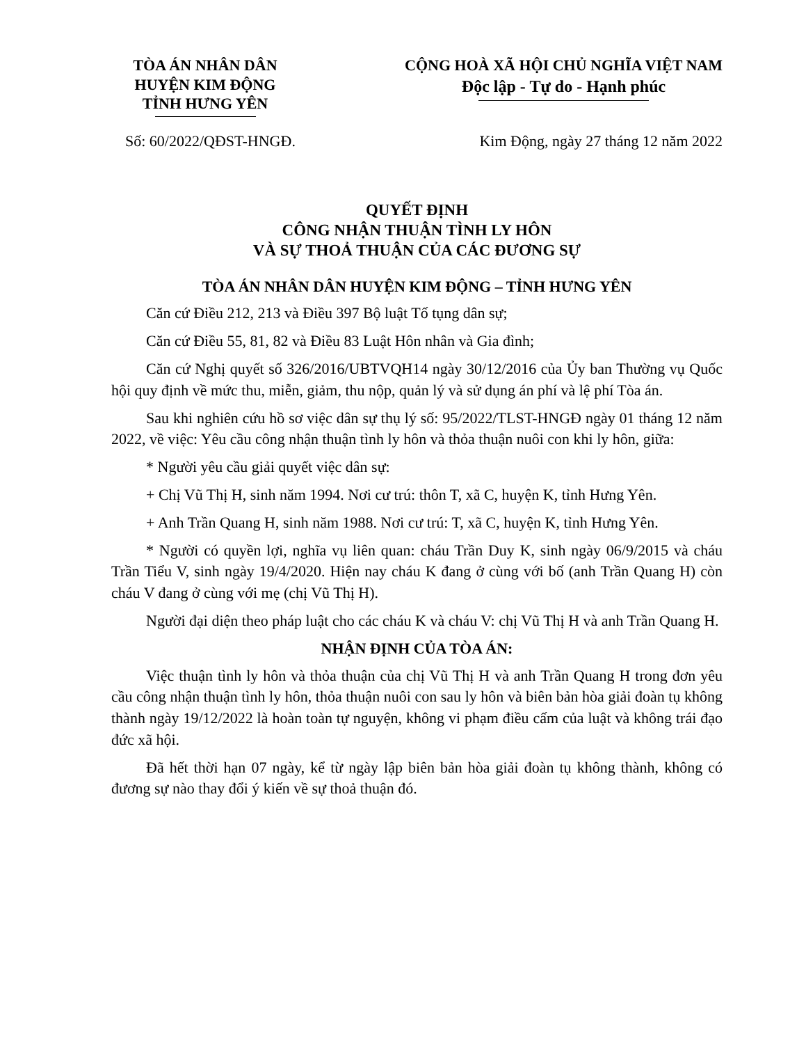TÒA ÁN NHÂN DÂN
HUYỆN KIM ĐỘNG
TỈNH HƯNG YÊN
CỘNG HOÀ XÃ HỘI CHỦ NGHĨA VIỆT NAM
Độc lập - Tự do - Hạnh phúc
Số: 60/2022/QĐST-HNGĐ. Kim Động, ngày 27 tháng 12 năm 2022
QUYẾT ĐỊNH
CÔNG NHẬN THUẬN TÌNH LY HÔN
VÀ SỰ THOẢ THUẬN CỦA CÁC ĐƯƠNG SỰ
TÒA ÁN NHÂN DÂN HUYỆN KIM ĐỘNG – TỈNH HƯNG YÊN
Căn cứ Điều 212, 213 và Điều 397 Bộ luật Tố tụng dân sự;
Căn cứ Điều 55, 81, 82 và Điều 83 Luật Hôn nhân và Gia đình;
Căn cứ Nghị quyết số 326/2016/UBTVQH14 ngày 30/12/2016 của Ủy ban Thường vụ Quốc hội quy định về mức thu, miễn, giảm, thu nộp, quản lý và sử dụng án phí và lệ phí Tòa án.
Sau khi nghiên cứu hồ sơ việc dân sự thụ lý số: 95/2022/TLST-HNGĐ ngày 01 tháng 12 năm 2022, về việc: Yêu cầu công nhận thuận tình ly hôn và thỏa thuận nuôi con khi ly hôn, giữa:
* Người yêu cầu giải quyết việc dân sự:
+ Chị Vũ Thị H, sinh năm 1994. Nơi cư trú: thôn T, xã C, huyện K, tỉnh Hưng Yên.
+ Anh Trần Quang H, sinh năm 1988. Nơi cư trú: T, xã C, huyện K, tỉnh Hưng Yên.
* Người có quyền lợi, nghĩa vụ liên quan: cháu Trần Duy K, sinh ngày 06/9/2015 và cháu Trần Tiểu V, sinh ngày 19/4/2020. Hiện nay cháu K đang ở cùng với bố (anh Trần Quang H) còn cháu V đang ở cùng với mẹ (chị Vũ Thị H).
Người đại diện theo pháp luật cho các cháu K và cháu V: chị Vũ Thị H và anh Trần Quang H.
NHẬN ĐỊNH CỦA TÒA ÁN:
Việc thuận tình ly hôn và thỏa thuận của chị Vũ Thị H và anh Trần Quang H trong đơn yêu cầu công nhận thuận tình ly hôn, thỏa thuận nuôi con sau ly hôn và biên bản hòa giải đoàn tụ không thành ngày 19/12/2022 là hoàn toàn tự nguyện, không vi phạm điều cấm của luật và không trái đạo đức xã hội.
Đã hết thời hạn 07 ngày, kể từ ngày lập biên bản hòa giải đoàn tụ không thành, không có đương sự nào thay đổi ý kiến về sự thoả thuận đó.